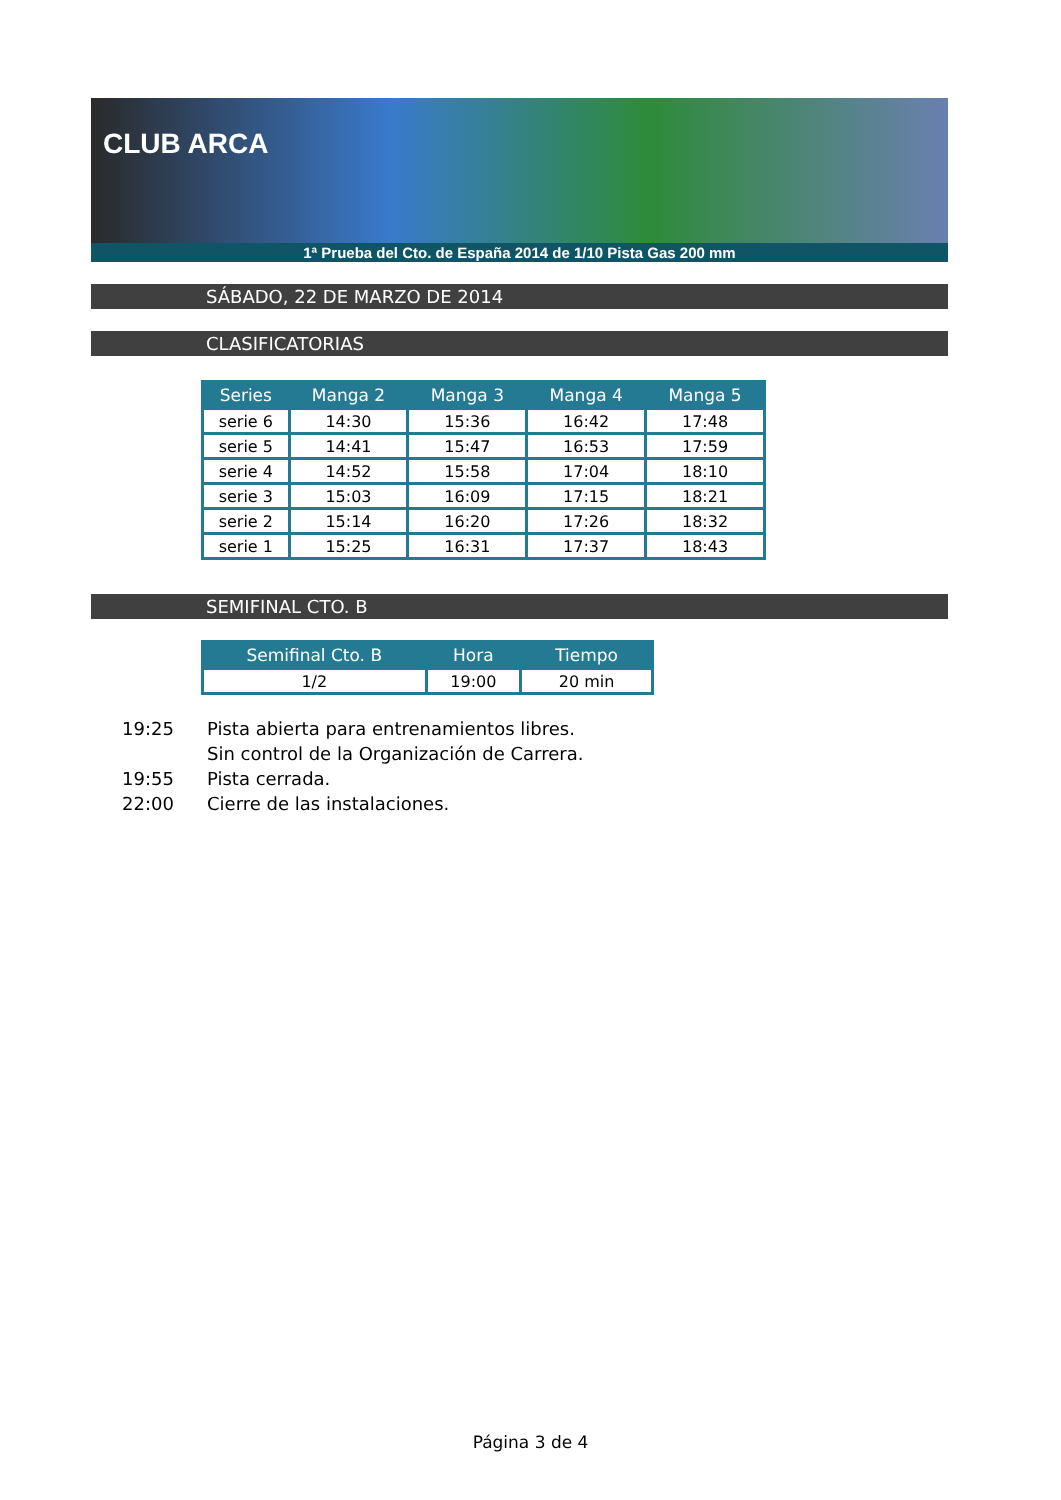CLUB ARCA
1ª Prueba del Cto. de España 2014 de 1/10 Pista Gas 200 mm
SÁBADO, 22 DE MARZO DE 2014
CLASIFICATORIAS
| Series | Manga 2 | Manga 3 | Manga 4 | Manga 5 |
| --- | --- | --- | --- | --- |
| serie 6 | 14:30 | 15:36 | 16:42 | 17:48 |
| serie 5 | 14:41 | 15:47 | 16:53 | 17:59 |
| serie 4 | 14:52 | 15:58 | 17:04 | 18:10 |
| serie 3 | 15:03 | 16:09 | 17:15 | 18:21 |
| serie 2 | 15:14 | 16:20 | 17:26 | 18:32 |
| serie 1 | 15:25 | 16:31 | 17:37 | 18:43 |
SEMIFINAL CTO. B
| Semifinal Cto. B | Hora | Tiempo |
| --- | --- | --- |
| 1/2 | 19:00 | 20 min |
19:25 Pista abierta para entrenamientos libres.
Sin control de la Organización de Carrera.
19:55 Pista cerrada.
22:00 Cierre de las instalaciones.
Página 3 de 4